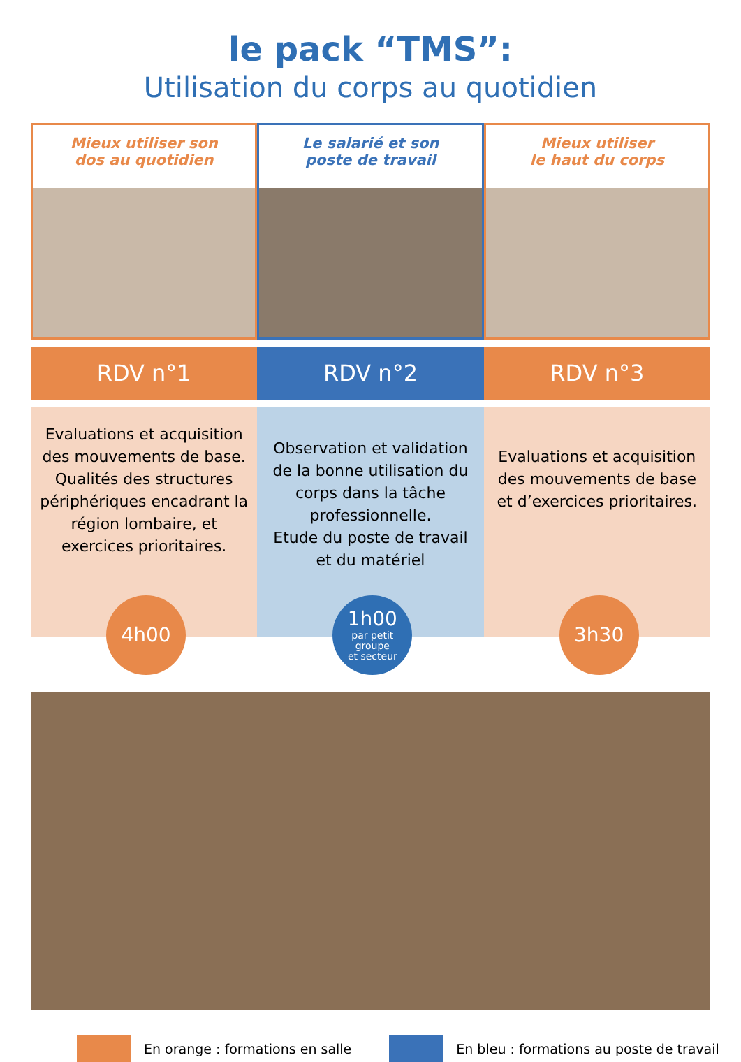le pack “TMS”:
Utilisation du corps au quotidien
Mieux utiliser son
dos au quotidien
Le salarié et son
poste de travail
Mieux utiliser
le haut du corps
RDV n°1 RDV n°2 RDV n°3
Evaluations et acquisition des mouvements de base. Qualités des structures périphériques encadrant la région lombaire, et exercices prioritaires.
4h00
Observation et validation de la bonne utilisation du corps dans la tâche professionnelle.
Etude du poste de travail et du matériel
1h00
par petit
groupe
et secteur
Evaluations et acquisition des mouvements de base et d’exercices prioritaires.
3h30
En orange : formations en salle En bleu : formations au poste de travail